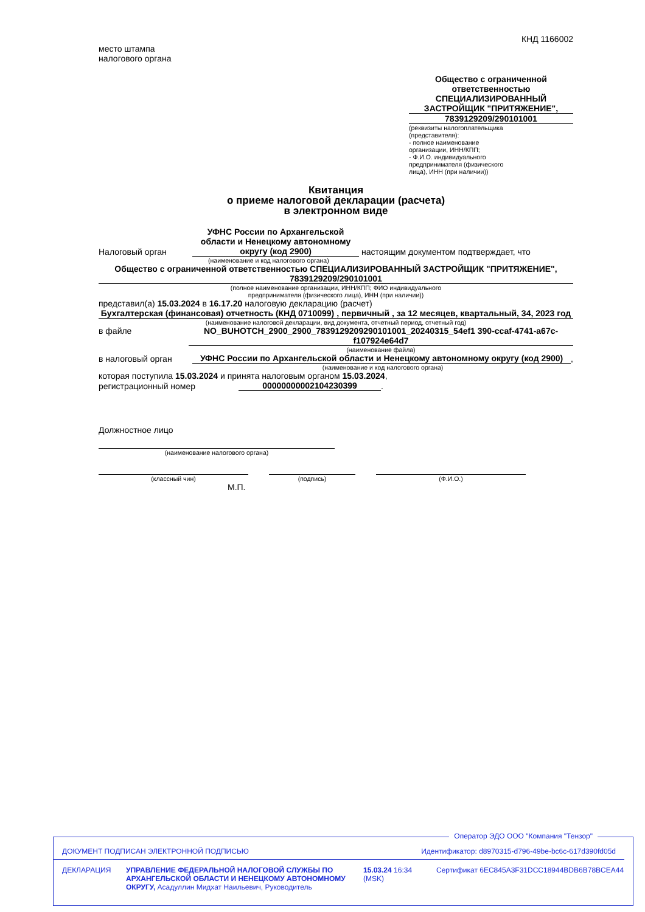КНД 1166002
место штампа
налогового органа
Общество с ограниченной ответственностью СПЕЦИАЛИЗИРОВАННЫЙ ЗАСТРОЙЩИК "ПРИТЯЖЕНИЕ",
7839129209/290101001
(реквизиты налогоплательщика (представителя):
- полное наименование организации, ИНН/КПП;
- Ф.И.О. индивидуального предпринимателя (физического лица), ИНН (при наличии))
Квитанция
о приеме налоговой декларации (расчета)
в электронном виде
Налоговый орган
УФНС России по Архангельской области и Ненецкому автономному округу (код 2900)
настоящим документом подтверждает, что
(наименование и код налогового органа)
Общество с ограниченной ответственностью СПЕЦИАЛИЗИРОВАННЫЙ ЗАСТРОЙЩИК "ПРИТЯЖЕНИЕ", 7839129209/290101001
(полное наименование организации, ИНН/КПП; ФИО индивидуального
предпринимателя (физического лица), ИНН (при наличии))
представил(а) 15.03.2024 в 16.17.20 налоговую декларацию (расчет)
Бухгалтерская (финансовая) отчетность (КНД 0710099) , первичный , за 12 месяцев, квартальный, 34, 2023 год
(наименование налоговой декларации, вид документа, отчетный период, отчетный год)
в файле
NO_BUHOTCH_2900_2900_7839129209290101001_20240315_54ef1 390-ccaf-4741-a67c-f107924e64d7
(наименование файла)
в налоговый орган
УФНС России по Архангельской области и Ненецкому автономному округу (код 2900)
,
(наименование и код налогового органа)
которая поступила 15.03.2024 и принята налоговым органом 15.03.2024,
регистрационный номер
00000000002104230399
.
Должностное лицо
(наименование налогового органа)
(классный чин) (подпись) (Ф.И.О.)
М.П.
Оператор ЭДО ООО "Компания "Тензор"
ДОКУМЕНТ ПОДПИСАН ЭЛЕКТРОННОЙ ПОДПИСЬЮ Идентификатор: d8970315-d796-49be-bc6c-617d390fd05d
ДЕКЛАРАЦИЯ УПРАВЛЕНИЕ ФЕДЕРАЛЬНОЙ НАЛОГОВОЙ СЛУЖБЫ ПО АРХАНГЕЛЬСКОЙ ОБЛАСТИ И НЕНЕЦКОМУ АВТОНОМНОМУ ОКРУГУ, Асадуллин Мидхат Наильевич, Руководитель
15.03.24 16:34 (MSK)
Сертификат 6EC845A3F31DCC18944BDB6B78BCEA44